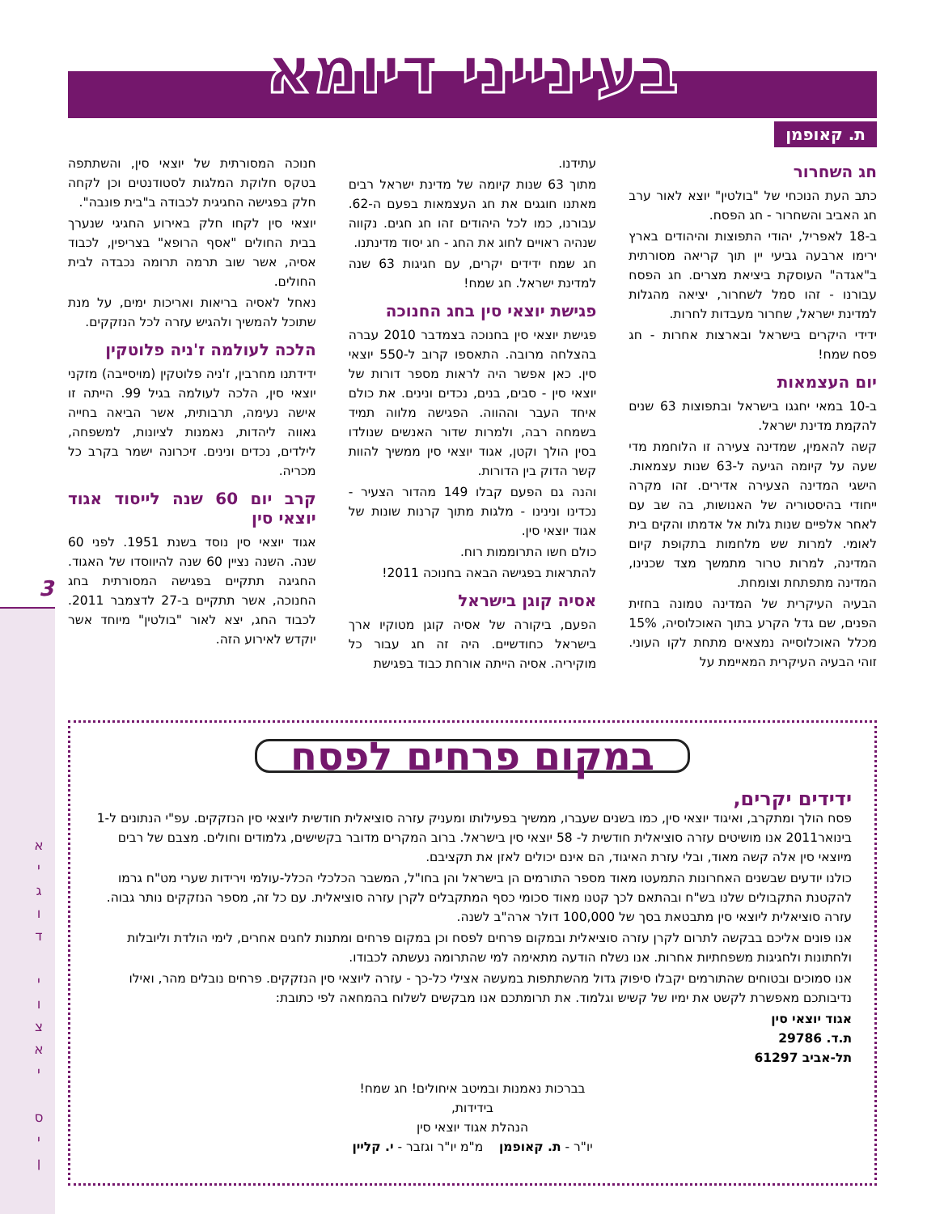3
א
י
ג
ו
ד
י
ו
צ
א
י
ס
י
ן
בעינייני דיומא
ת. קאופמן
חג השחרור
כתב העת הנוכחי של "בולטין" יוצא לאור ערב חג האביב והשחרור - חג הפסח.
ב-18 לאפריל, יהודי התפוצות והיהודים בארץ ירימו ארבעה גביעי יין תוך קריאה מסורתית ב"אגדה" העוסקת ביציאת מצרים. חג הפסח עבורנו - זהו סמל לשחרור, יציאה מהגלות למדינת ישראל, שחרור מעבדות לחרות.
ידידי היקרים בישראל ובארצות אחרות - חג פסח שמח!
יום העצמאות
ב-10 במאי יחגגו בישראל ובתפוצות 63 שנים להקמת מדינת ישראל.
קשה להאמין, שמדינה צעירה זו הלוחמת מדי שעה על קיומה הגיעה ל-63 שנות עצמאות. הישגי המדינה הצעירה אדירים. זהו מקרה ייחודי בהיסטוריה של האנושות, בה שב עם לאחר אלפיים שנות גלות אל אדמתו והקים בית לאומי. למרות שש מלחמות בתקופת קיום המדינה, למרות טרור מתמשך מצד שכנינו, המדינה מתפתחת וצומחת.
הבעיה העיקרית של המדינה טמונה בחזית הפנים, שם גדל הקרע בתוך האוכלוסיה, 15% מכלל האוכלוסייה נמצאים מתחת לקו העוני. זוהי הבעיה העיקרית המאיימת על
עתידנו.
מתוך 63 שנות קיומה של מדינת ישראל רבים מאתנו חוגגים את חג העצמאות בפעם ה-62. עבורנו, כמו לכל היהודים זהו חג חגים. נקווה שנהיה ראויים לחוג את החג - חג יסוד מדינתנו.
חג שמח ידידים יקרים, עם חגיגות 63 שנה למדינת ישראל. חג שמח!
פגישת יוצאי סין בחג החנוכה
פגישת יוצאי סין בחנוכה בצמדבר 2010 עברה בהצלחה מרובה. התאספו קרוב ל-550 יוצאי סין. כאן אפשר היה לראות מספר דורות של יוצאי סין - סבים, בנים, נכדים ונינים. את כולם איחד העבר וההווה. הפגישה מלווה תמיד בשמחה רבה, ולמרות שדור האנשים שנולדו בסין הולך וקטן, אגוד יוצאי סין ממשיך להוות קשר הדוק בין הדורות.
והנה גם הפעם קבלו 149 מהדור הצעיר - נכדינו ונינינו - מלגות מתוך קרנות שונות של אגוד יוצאי סין.
כולם חשו התרוממות רוח.
להתראות בפגישה הבאה בחנוכה 2011!
אסיה קוגן בישראל
הפעם, ביקורה של אסיה קוגן מטוקיו ארך בישראל כחודשיים. היה זה חג עבור כל מוקיריה. אסיה הייתה אורחת כבוד בפגישת
חנוכה המסורתית של יוצאי סין, והשתתפה בטקס חלוקת המלגות לסטודנטים וכן לקחה חלק בפגישה החגיגית לכבודה ב"בית פונבה".
יוצאי סין לקחו חלק באירוע החגיגי שנערך בבית החולים "אסף הרופא" בצריפין, לכבוד אסיה, אשר שוב תרמה תרומה נכבדה לבית החולים.
נאחל לאסיה בריאות ואריכות ימים, על מנת שתוכל להמשיך ולהגיש עזרה לכל הנזקקים.
הלכה לעולמה ז'ניה פלוטקין
ידידתנו מחרבין, ז'ניה פלוטקין (מויסייבה) מזקני יוצאי סין, הלכה לעולמה בגיל 99. הייתה זו אישה נעימה, תרבותית, אשר הביאה בחייה גאווה ליהדות, נאמנות לציונות, למשפחה, לילדים, נכדים ונינים. זיכרונה ישמר בקרב כל מכריה.
קרב יום 60 שנה לייסוד אגוד יוצאי סין
אגוד יוצאי סין נוסד בשנת 1951. לפני 60 שנה. השנה נציין 60 שנה להיווסדו של האגוד. החגיגה תתקיים בפגישה המסורתית בחג החנוכה, אשר תתקיים ב-27 לדצמבר 2011. לכבוד החג, יצא לאור "בולטין" מיוחד אשר יוקדש לאירוע הזה.
במקום פרחים לפסח
ידידים יקרים,
פסח הולך ומתקרב, ואיגוד יוצאי סין, כמו בשנים שעברו, ממשיך בפעילותו ומעניק עזרה סוציאלית חודשית ליוצאי סין הנזקקים. עפ"י הנתונים ל-1 בינואר2011 אנו מושיטים עזרה סוציאלית חודשית ל- 58 יוצאי סין בישראל. ברוב המקרים מדובר בקשישים, גלמודים וחולים. מצבם של רבים מיוצאי סין אלה קשה מאוד, ובלי עזרת האיגוד, הם אינם יכולים לאזן את תקציבם.
כולנו יודעים שבשנים האחרונות התמעטו מאוד מספר התורמים הן בישראל והן בחו"ל, המשבר הכלכלי הכלל-עולמי וירידות שערי מט"ח גרמו להקטנת התקבולים שלנו בש"ח ובהתאם לכך קטנו מאוד סכומי כסף המתקבלים לקרן עזרה סוציאלית. עם כל זה, מספר הנזקקים נותר גבוה. עזרה סוציאלית ליוצאי סין מתבטאת בסך של 100,000 דולר ארה"ב לשנה.
אנו פונים אליכם בבקשה לתרום לקרן עזרה סוציאלית ובמקום פרחים לפסח וכן במקום פרחים ומתנות לחגים אחרים, לימי הולדת וליובלות ולחתונות ולחגיגות משפחתיות אחרות. אנו נשלח הודעה מתאימה למי שהתרומה נעשתה לכבודו.
אנו סמוכים ובטוחים שהתורמים יקבלו סיפוק גדול מהשתתפות במעשה אצילי כל-כך - עזרה ליוצאי סין הנזקקים. פרחים נובלים מהר, ואילו נדיבותכם מאפשרת לקשט את ימיו של קשיש וגלמוד. את תרומתכם אנו מבקשים לשלוח בהמחאה לפי כתובת:
אגוד יוצאי סין
ת.ד. 29786
תל-אביב 61297
בברכות נאמנות ובמיטב איחולים! חג שמח!
בידידות,
הנהלת אגוד יוצאי סין
יו"ר - ת. קאופמן מ"מ יו"ר וגזבר - י. קליין